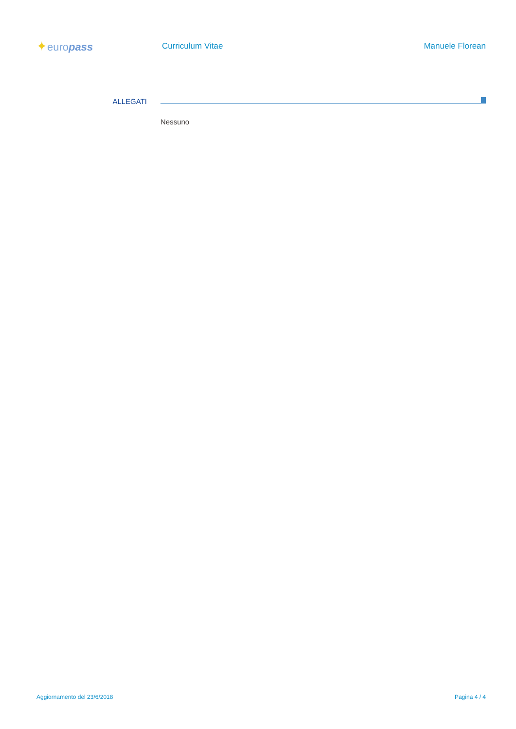✦europass
Curriculum Vitae Manuele Florean
ALLEGATI
Nessuno
Aggiornamento del 23/6/2018 Pagina 4 / 4